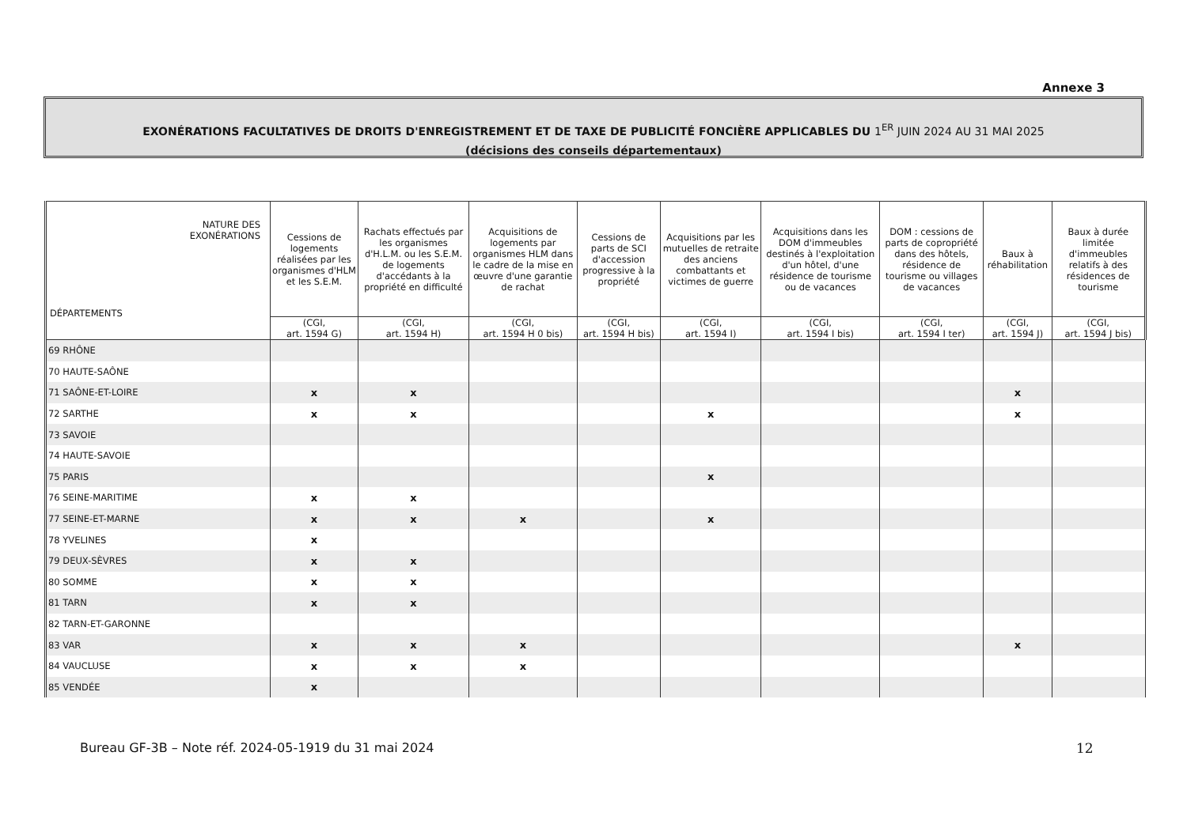Annexe 3
EXONÉRATIONS FACULTATIVES DE DROITS D'ENREGISTREMENT ET DE TAXE DE PUBLICITÉ FONCIÈRE APPLICABLES DU 1<sup>ER</sup> JUIN 2024 AU 31 MAI 2025
(décisions des conseils départementaux)
| NATURE DES EXONÉRATIONS DÉPARTEMENTS | Cessions de logements réalisées par les organismes d'HLM et les S.E.M. | Rachats effectués par les organismes d'H.L.M. ou les S.E.M. de logements d'accédants à la propriété en difficulté | Acquisitions de logements par organismes HLM dans le cadre de la mise en œuvre d'une garantie de rachat | Cessions de parts de SCI d'accession progressive à la propriété | Acquisitions par les mutuelles de retraite des anciens combattants et victimes de guerre | Acquisitions dans les DOM d'immeubles destinés à l'exploitation d'un hôtel, d'une résidence de tourisme ou de vacances | DOM : cessions de parts de copropriété dans des hôtels, résidence de tourisme ou villages de vacances | Baux à réhabilitation | Baux à durée limitée d'immeubles relatifs à des résidences de tourisme |
| --- | --- | --- | --- | --- | --- | --- | --- | --- | --- |
| | (CGI, art. 1594 G) | (CGI, art. 1594 H) | (CGI, art. 1594 H 0 bis) | (CGI, art. 1594 H bis) | (CGI, art. 1594 I) | (CGI, art. 1594 I bis) | (CGI, art. 1594 I ter) | (CGI, art. 1594 J) | (CGI, art. 1594 J bis) |
| 69 RHÔNE | | | | | | | | | |
| 70 HAUTE-SAÔNE | | | | | | | | | |
| 71 SAÔNE-ET-LOIRE | x | x | | | | | | x | |
| 72 SARTHE | x | x | | | x | | | x | |
| 73 SAVOIE | | | | | | | | | |
| 74 HAUTE-SAVOIE | | | | | | | | | |
| 75 PARIS | | | | | x | | | | |
| 76 SEINE-MARITIME | x | x | | | | | | | |
| 77 SEINE-ET-MARNE | x | x | x | | x | | | | |
| 78 YVELINES | x | | | | | | | | |
| 79 DEUX-SÈVRES | x | x | | | | | | | |
| 80 SOMME | x | x | | | | | | | |
| 81 TARN | x | x | | | | | | | |
| 82 TARN-ET-GARONNE | | | | | | | | | |
| 83 VAR | x | x | x | | | | | x | |
| 84 VAUCLUSE | x | x | x | | | | | | |
| 85 VENDÉE | x | | | | | | | | |
Bureau GF-3B – Note réf. 2024-05-1919 du 31 mai 2024
12